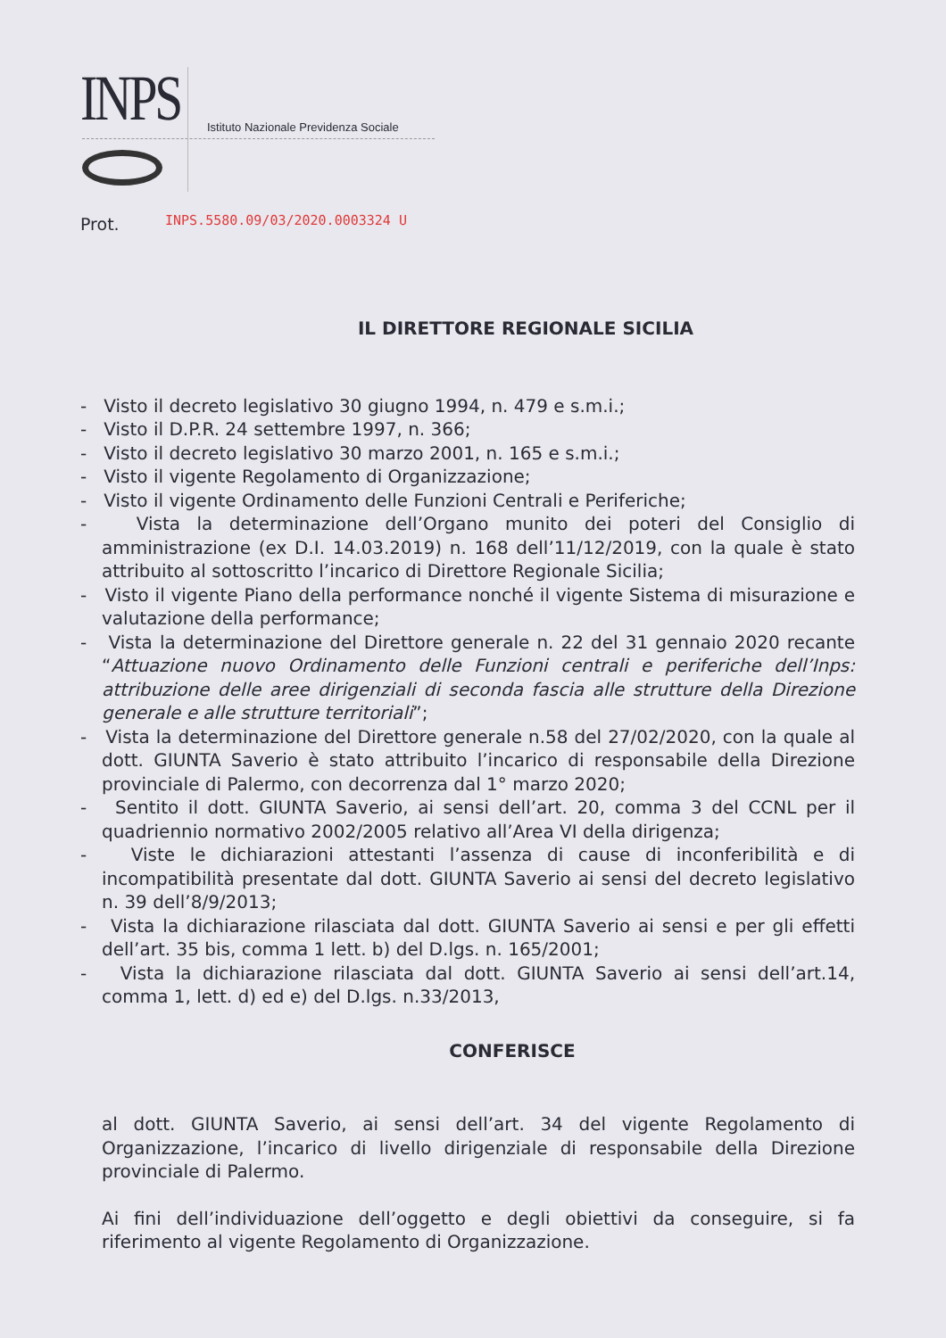INPS Istituto Nazionale Previdenza Sociale
Prot. INPS.5580.09/03/2020.0003324 U
IL DIRETTORE REGIONALE SICILIA
- Visto il decreto legislativo 30 giugno 1994, n. 479 e s.m.i.;
- Visto il D.P.R. 24 settembre 1997, n. 366;
- Visto il decreto legislativo 30 marzo 2001, n. 165 e s.m.i.;
- Visto il vigente Regolamento di Organizzazione;
- Visto il vigente Ordinamento delle Funzioni Centrali e Periferiche;
- Vista la determinazione dell’Organo munito dei poteri del Consiglio di amministrazione (ex D.I. 14.03.2019) n. 168 dell’11/12/2019, con la quale è stato attribuito al sottoscritto l’incarico di Direttore Regionale Sicilia;
- Visto il vigente Piano della performance nonché il vigente Sistema di misurazione e valutazione della performance;
- Vista la determinazione del Direttore generale n. 22 del 31 gennaio 2020 recante “Attuazione nuovo Ordinamento delle Funzioni centrali e periferiche dell’Inps: attribuzione delle aree dirigenziali di seconda fascia alle strutture della Direzione generale e alle strutture territoriali”;
- Vista la determinazione del Direttore generale n.58 del 27/02/2020, con la quale al dott. GIUNTA Saverio è stato attribuito l’incarico di responsabile della Direzione provinciale di Palermo, con decorrenza dal 1° marzo 2020;
- Sentito il dott. GIUNTA Saverio, ai sensi dell’art. 20, comma 3 del CCNL per il quadriennio normativo 2002/2005 relativo all’Area VI della dirigenza;
- Viste le dichiarazioni attestanti l’assenza di cause di inconferibilità e di incompatibilità presentate dal dott. GIUNTA Saverio ai sensi del decreto legislativo n. 39 dell’8/9/2013;
- Vista la dichiarazione rilasciata dal dott. GIUNTA Saverio ai sensi e per gli effetti dell’art. 35 bis, comma 1 lett. b) del D.lgs. n. 165/2001;
- Vista la dichiarazione rilasciata dal dott. GIUNTA Saverio ai sensi dell’art.14, comma 1, lett. d) ed e) del D.lgs. n.33/2013,
CONFERISCE
al dott. GIUNTA Saverio, ai sensi dell’art. 34 del vigente Regolamento di Organizzazione, l’incarico di livello dirigenziale di responsabile della Direzione provinciale di Palermo.
Ai fini dell’individuazione dell’oggetto e degli obiettivi da conseguire, si fa riferimento al vigente Regolamento di Organizzazione.